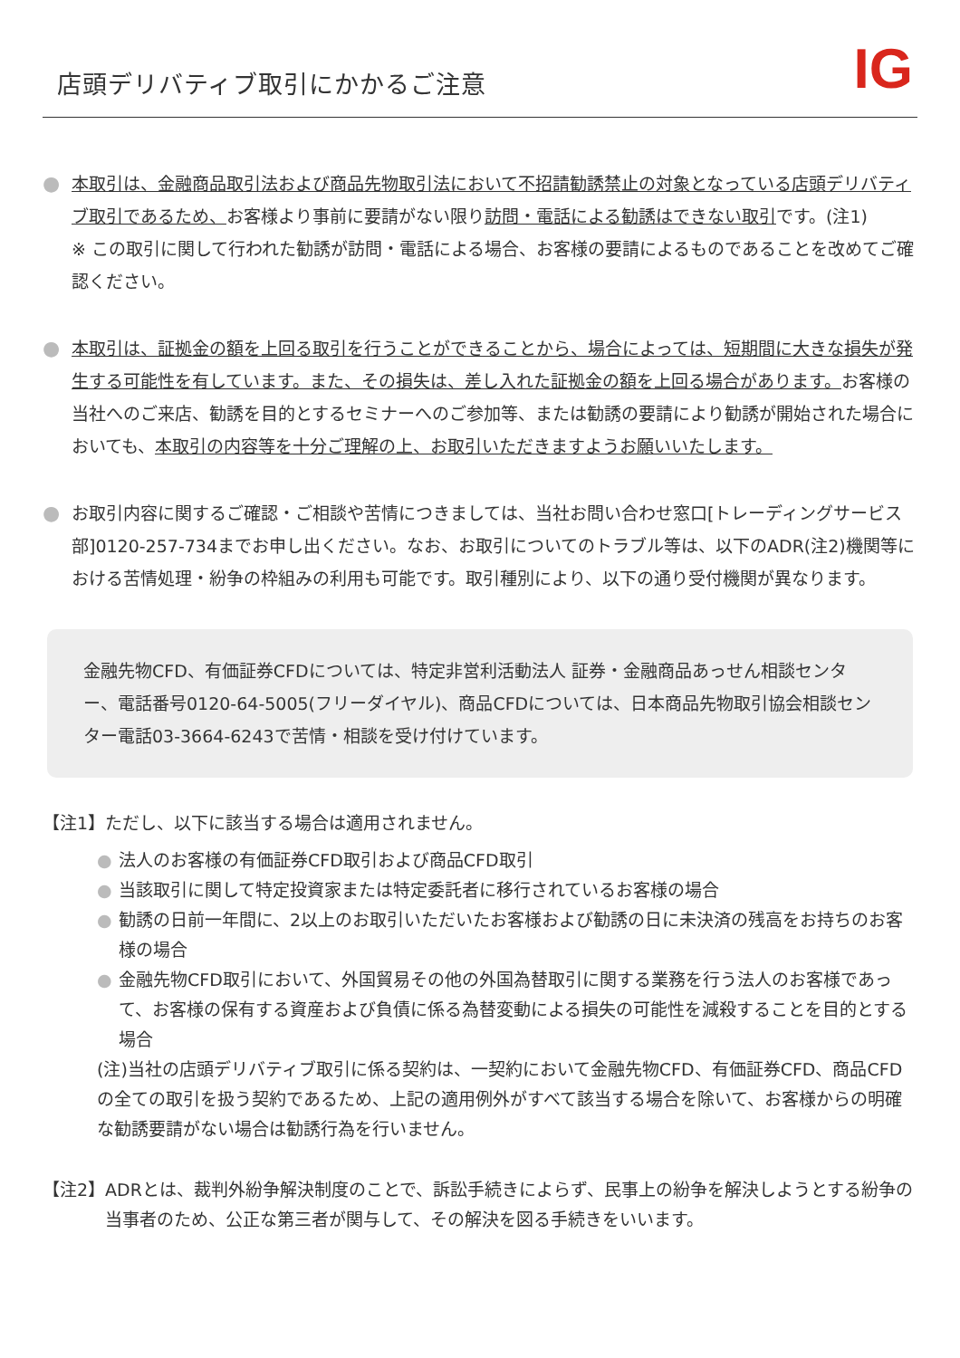店頭デリバティブ取引にかかるご注意
IG
●
本取引は、金融商品取引法および商品先物取引法において不招請勧誘禁止の対象となっている店頭デリバティブ取引であるため、お客様より事前に要請がない限り訪問・電話による勧誘はできない取引です。(注1)
※ この取引に関して行われた勧誘が訪問・電話による場合、お客様の要請によるものであることを改めてご確認ください。
●
本取引は、証拠金の額を上回る取引を行うことができることから、場合によっては、短期間に大きな損失が発生する可能性を有しています。また、その損失は、差し入れた証拠金の額を上回る場合があります。お客様の当社へのご来店、勧誘を目的とするセミナーへのご参加等、または勧誘の要請により勧誘が開始された場合においても、本取引の内容等を十分ご理解の上、お取引いただきますようお願いいたします。
●
お取引内容に関するご確認・ご相談や苦情につきましては、当社お問い合わせ窓口[トレーディングサービス部]0120-257-734までお申し出ください。なお、お取引についてのトラブル等は、以下のADR(注2)機関等における苦情処理・紛争の枠組みの利用も可能です。取引種別により、以下の通り受付機関が異なります。
金融先物CFD、有価証券CFDについては、特定非営利活動法人 証券・金融商品あっせん相談センター、電話番号0120-64-5005(フリーダイヤル)、商品CFDについては、日本商品先物取引協会相談センター電話03-3664-6243で苦情・相談を受け付けています。
【注1】ただし、以下に該当する場合は適用されません。
● 法人のお客様の有価証券CFD取引および商品CFD取引
● 当該取引に関して特定投資家または特定委託者に移行されているお客様の場合
● 勧誘の日前一年間に、2以上のお取引いただいたお客様および勧誘の日に未決済の残高をお持ちのお客様の場合
● 金融先物CFD取引において、外国貿易その他の外国為替取引に関する業務を行う法人のお客様であって、お客様の保有する資産および負債に係る為替変動による損失の可能性を減殺することを目的とする場合
(注)当社の店頭デリバティブ取引に係る契約は、一契約において金融先物CFD、有価証券CFD、商品CFDの全ての取引を扱う契約であるため、上記の適用例外がすべて該当する場合を除いて、お客様からの明確な勧誘要請がない場合は勧誘行為を行いません。
【注2】 ADRとは、裁判外紛争解決制度のことで、訴訟手続きによらず、民事上の紛争を解決しようとする紛争の当事者のため、公正な第三者が関与して、その解決を図る手続きをいいます。